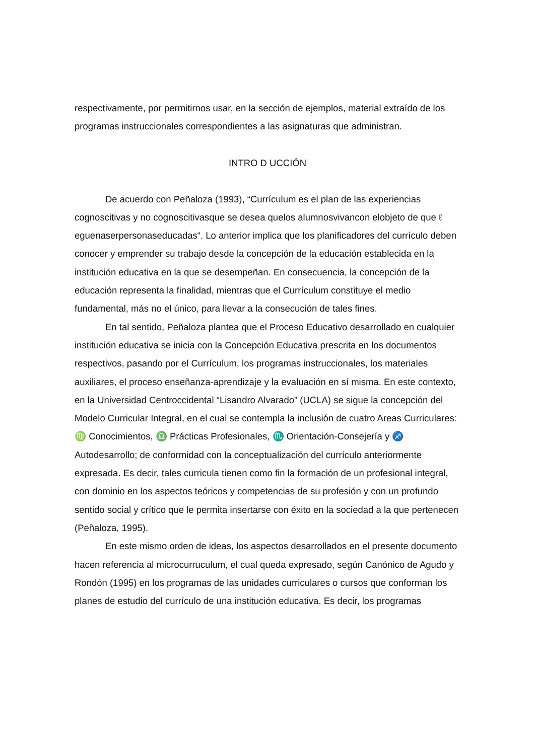respectivamente, por permitirnos usar, en la sección de ejemplos, material extraído de los programas instruccionales correspondientes a las asignaturas que administran.
INTRO D UCCIÓN
De acuerdo con Peñaloza (1993), “Currículum es el plan de las experiencias cognoscitivas y no cognoscitivasque se desea quelos alumnosvivancon elobjeto de que ℓ eguenaserpersonaseducadas“. Lo anterior implica que los planificadores del currículo deben conocer y emprender su trabajo desde la concepción de la educación establecida en la institución educativa en la que se desempeñan. En consecuencia, la concepción de la educación representa la finalidad, mientras que el Currículum constituye el medio fundamental, más no el único, para llevar a la consecución de tales fines.
En tal sentido, Peñaloza plantea que el Proceso Educativo desarrollado en cualquier institución educativa se inicia con la Concepción Educativa prescrita en los documentos respectivos, pasando por el Currículum, los programas instruccionales, los materiales auxiliares, el proceso enseñanza-aprendizaje y la evaluación en sí misma. En este contexto, en la Universidad Centroccidental “Lisandro Alvarado” (UCLA) se sigue la concepción del Modelo Curricular Integral, en el cual se contempla la inclusión de cuatro Areas Curriculares: ♍ Conocimientos, ♎ Prácticas Profesionales, ♏ Orientación-Consejería y ♐ Autodesarrollo; de conformidad con la conceptualización del currículo anteriormente expresada. Es decir, tales curricula tienen como fin la formación de un profesional integral, con dominio en los aspectos teóricos y competencias de su profesión y con un profundo sentido social y crítico que le permita insertarse con éxito en la sociedad a la que pertenecen (Peñaloza, 1995).
En este mismo orden de ideas, los aspectos desarrollados en el presente documento hacen referencia al microcurruculum, el cual queda expresado, según Canónico de Agudo y Rondón (1995) en los programas de las unidades curriculares o cursos que conforman los planes de estudio del currículo de una institución educativa. Es decir, los programas